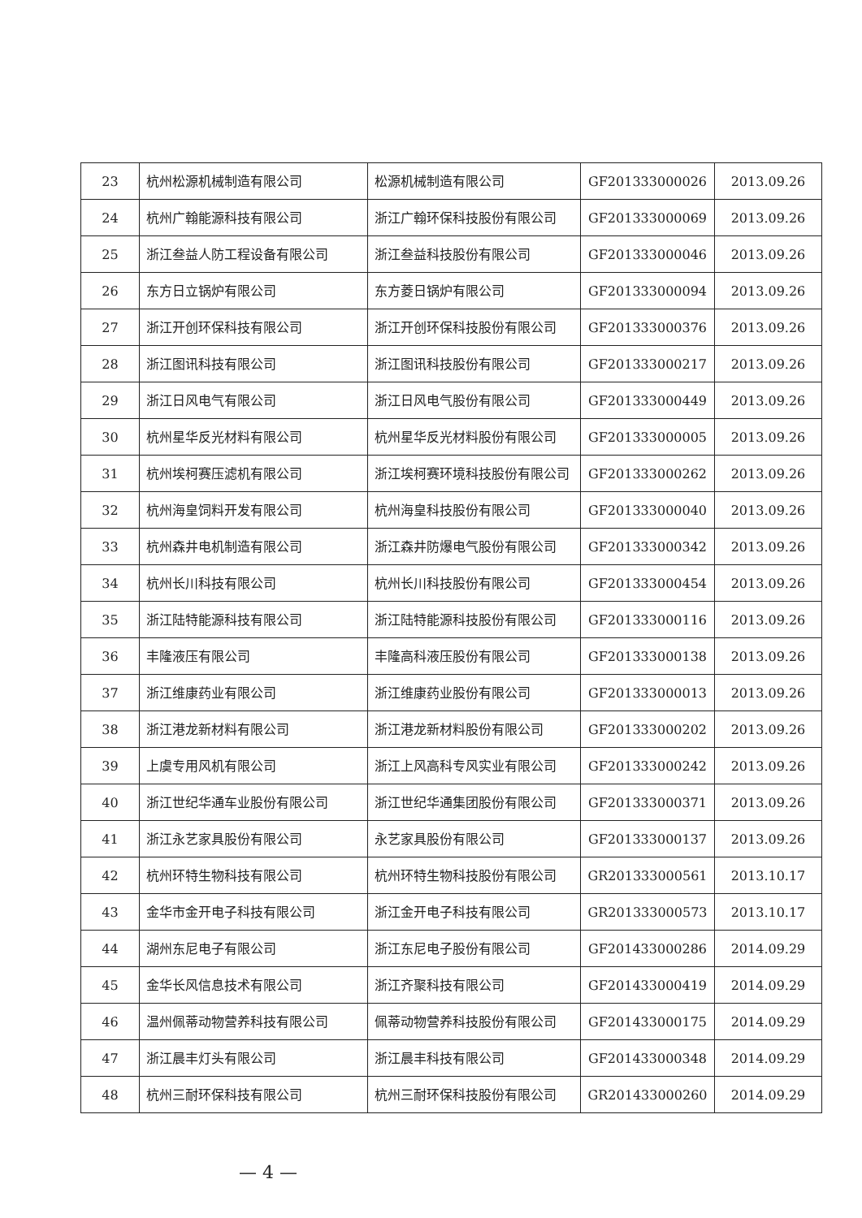| 23 | 杭州松源机械制造有限公司 | 松源机械制造有限公司 | GF201333000026 | 2013.09.26 |
| 24 | 杭州广翰能源科技有限公司 | 浙江广翰环保科技股份有限公司 | GF201333000069 | 2013.09.26 |
| 25 | 浙江叁益人防工程设备有限公司 | 浙江叁益科技股份有限公司 | GF201333000046 | 2013.09.26 |
| 26 | 东方日立锅炉有限公司 | 东方菱日锅炉有限公司 | GF201333000094 | 2013.09.26 |
| 27 | 浙江开创环保科技有限公司 | 浙江开创环保科技股份有限公司 | GF201333000376 | 2013.09.26 |
| 28 | 浙江图讯科技有限公司 | 浙江图讯科技股份有限公司 | GF201333000217 | 2013.09.26 |
| 29 | 浙江日风电气有限公司 | 浙江日风电气股份有限公司 | GF201333000449 | 2013.09.26 |
| 30 | 杭州星华反光材料有限公司 | 杭州星华反光材料股份有限公司 | GF201333000005 | 2013.09.26 |
| 31 | 杭州埃柯赛压滤机有限公司 | 浙江埃柯赛环境科技股份有限公司 | GF201333000262 | 2013.09.26 |
| 32 | 杭州海皇饲料开发有限公司 | 杭州海皇科技股份有限公司 | GF201333000040 | 2013.09.26 |
| 33 | 杭州森井电机制造有限公司 | 浙江森井防爆电气股份有限公司 | GF201333000342 | 2013.09.26 |
| 34 | 杭州长川科技有限公司 | 杭州长川科技股份有限公司 | GF201333000454 | 2013.09.26 |
| 35 | 浙江陆特能源科技有限公司 | 浙江陆特能源科技股份有限公司 | GF201333000116 | 2013.09.26 |
| 36 | 丰隆液压有限公司 | 丰隆高科液压股份有限公司 | GF201333000138 | 2013.09.26 |
| 37 | 浙江维康药业有限公司 | 浙江维康药业股份有限公司 | GF201333000013 | 2013.09.26 |
| 38 | 浙江港龙新材料有限公司 | 浙江港龙新材料股份有限公司 | GF201333000202 | 2013.09.26 |
| 39 | 上虞专用风机有限公司 | 浙江上风高科专风实业有限公司 | GF201333000242 | 2013.09.26 |
| 40 | 浙江世纪华通车业股份有限公司 | 浙江世纪华通集团股份有限公司 | GF201333000371 | 2013.09.26 |
| 41 | 浙江永艺家具股份有限公司 | 永艺家具股份有限公司 | GF201333000137 | 2013.09.26 |
| 42 | 杭州环特生物科技有限公司 | 杭州环特生物科技股份有限公司 | GR201333000561 | 2013.10.17 |
| 43 | 金华市金开电子科技有限公司 | 浙江金开电子科技有限公司 | GR201333000573 | 2013.10.17 |
| 44 | 湖州东尼电子有限公司 | 浙江东尼电子股份有限公司 | GF201433000286 | 2014.09.29 |
| 45 | 金华长风信息技术有限公司 | 浙江齐聚科技有限公司 | GF201433000419 | 2014.09.29 |
| 46 | 温州佩蒂动物营养科技有限公司 | 佩蒂动物营养科技股份有限公司 | GF201433000175 | 2014.09.29 |
| 47 | 浙江晨丰灯头有限公司 | 浙江晨丰科技有限公司 | GF201433000348 | 2014.09.29 |
| 48 | 杭州三耐环保科技有限公司 | 杭州三耐环保科技股份有限公司 | GR201433000260 | 2014.09.29 |
— 4 —